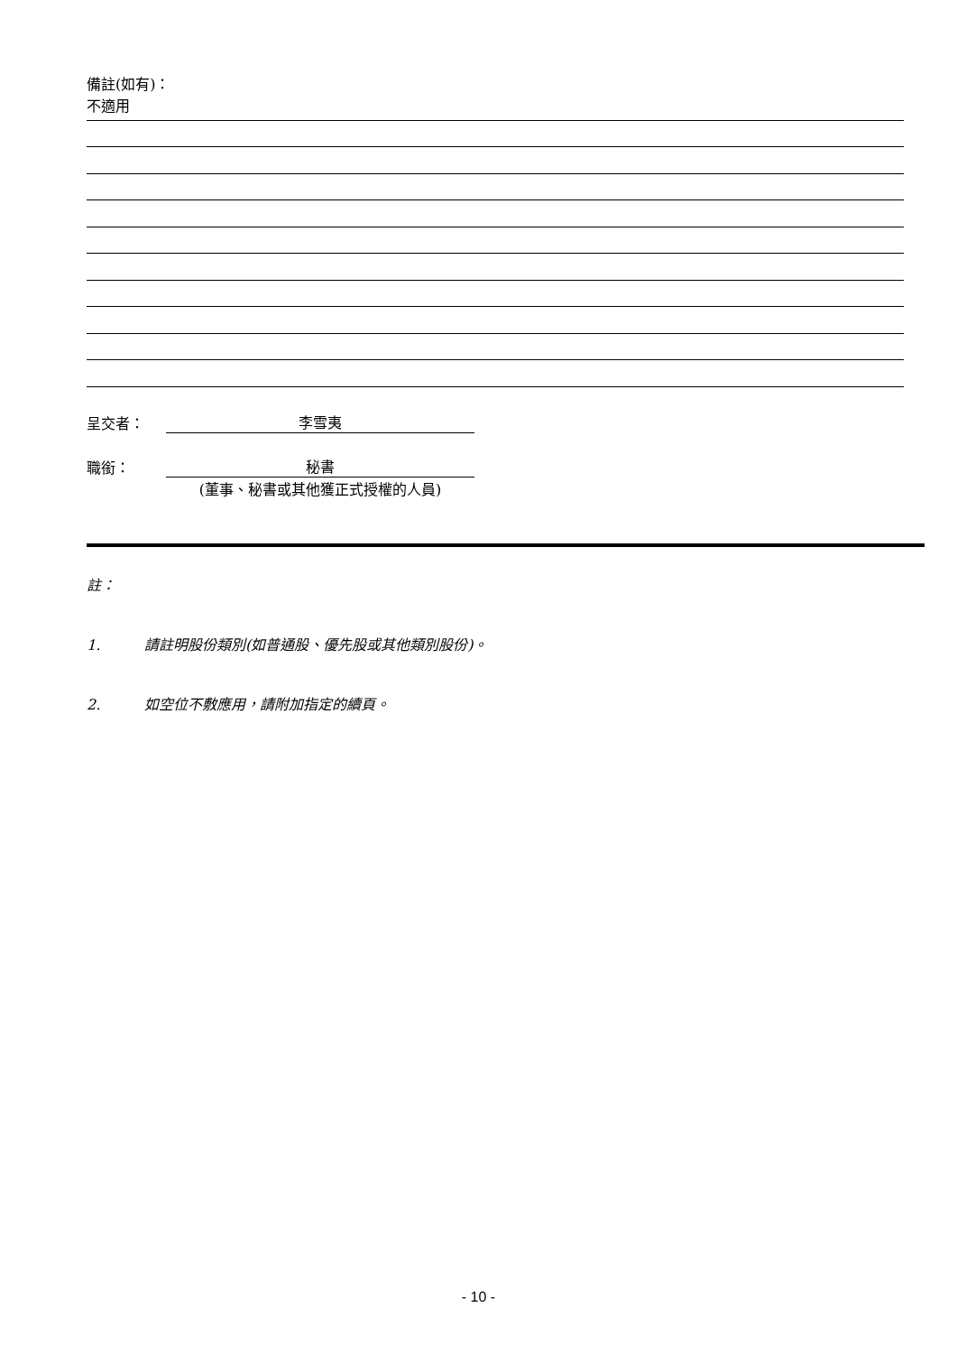備註(如有)：
不適用
呈交者： 李雪夷
職銜： 秘書
(董事、秘書或其他獲正式授權的人員)
註：
1. 請註明股份類別(如普通股、優先股或其他類別股份)。
2. 如空位不敷應用，請附加指定的續頁。
- 10 -